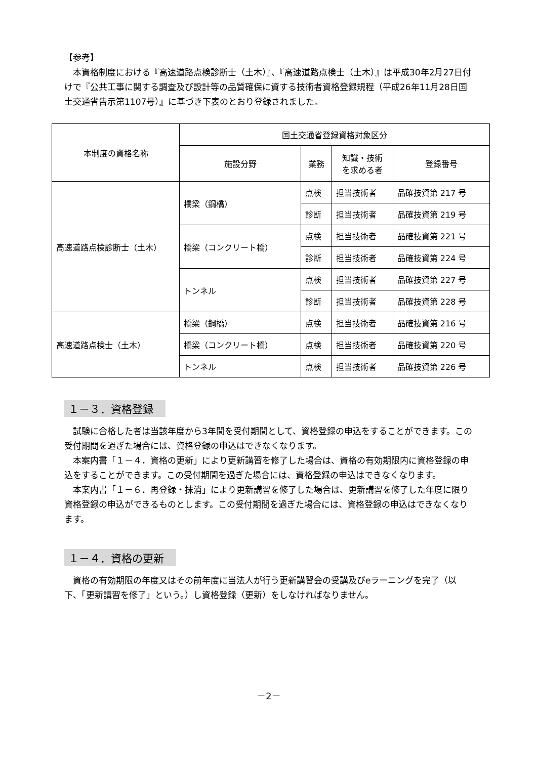【参考】
　本資格制度における『高速道路点検診断士（土木）』、『高速道路点検士（土木）』は平成30年2月27日付けで『公共工事に関する調査及び設計等の品質確保に資する技術者資格登録規程（平成26年11月28日国土交通省告示第1107号）』に基づき下表のとおり登録されました。
| 本制度の資格名称 | 国土交通省登録資格対象区分 | | | |
| --- | --- | --- | --- | --- |
| | 施設分野 | 業務 | 知識・技術 を求める者 | 登録番号 |
| 高速道路点検診断士（土木） | 橋梁（鋼橋） | 点検 | 担当技術者 | 品確技資第 217 号 |
| | | 診断 | 担当技術者 | 品確技資第 219 号 |
| | 橋梁（コンクリート橋） | 点検 | 担当技術者 | 品確技資第 221 号 |
| | | 診断 | 担当技術者 | 品確技資第 224 号 |
| | トンネル | 点検 | 担当技術者 | 品確技資第 227 号 |
| | | 診断 | 担当技術者 | 品確技資第 228 号 |
| 高速道路点検士（土木） | 橋梁（鋼橋） | 点検 | 担当技術者 | 品確技資第 216 号 |
| | 橋梁（コンクリート橋） | 点検 | 担当技術者 | 品確技資第 220 号 |
| | トンネル | 点検 | 担当技術者 | 品確技資第 226 号 |
１－３．資格登録
　試験に合格した者は当該年度から3年間を受付期間として、資格登録の申込をすることができます。この受付期間を過ぎた場合には、資格登録の申込はできなくなります。
　本案内書「１－４．資格の更新」により更新講習を修了した場合は、資格の有効期限内に資格登録の申込をすることができます。この受付期間を過ぎた場合には、資格登録の申込はできなくなります。
　本案内書「１－６．再登録・抹消」により更新講習を修了した場合は、更新講習を修了した年度に限り資格登録の申込ができるものとします。この受付期間を過ぎた場合には、資格登録の申込はできなくなります。
１－４．資格の更新
　資格の有効期限の年度又はその前年度に当法人が行う更新講習会の受講及びeラーニングを完了（以下、「更新講習を修了」という。）し資格登録（更新）をしなければなりません。
－2－